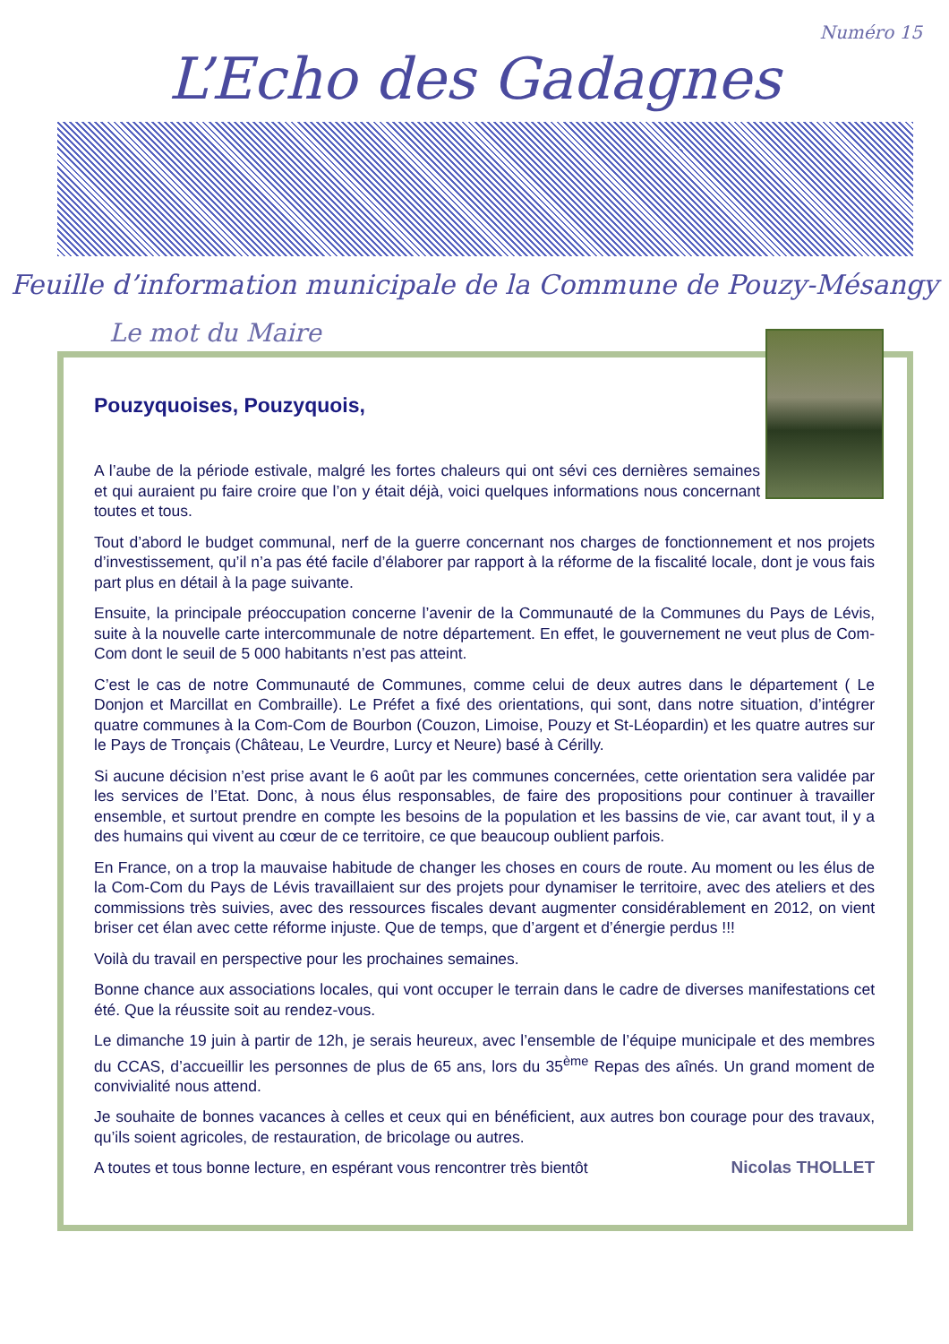Numéro 15
L’Echo des Gadagnes
Feuille d’information municipale de la Commune de Pouzy-Mésangy
Le mot du Maire
Pouzyquoises, Pouzyquois,
A l’aube de la période estivale, malgré les fortes chaleurs qui ont sévi ces dernières semaines et qui auraient pu faire croire que l’on y était déjà, voici quelques informations nous concernant toutes et tous.
Tout d’abord le budget communal, nerf de la guerre concernant nos charges de fonctionnement et nos projets d’investissement, qu’il n’a pas été facile d’élaborer par rapport à la réforme de la fiscalité locale, dont je vous fais part plus en détail à la page suivante.
Ensuite, la principale préoccupation concerne l’avenir de la Communauté de la Communes du Pays de Lévis, suite à la nouvelle carte intercommunale de notre département. En effet, le gouvernement ne veut plus de Com-Com dont le seuil de 5 000 habitants n’est pas atteint.
C’est le cas de notre Communauté de Communes, comme celui de deux autres dans le département ( Le Donjon et Marcillat en Combraille). Le Préfet a fixé des orientations, qui sont, dans notre situation, d’intégrer quatre communes à la Com-Com de Bourbon (Couzon, Limoise, Pouzy et St-Léopardin) et les quatre autres sur le Pays de Tronçais (Château, Le Veurdre, Lurcy et Neure) basé à Cérilly.
Si aucune décision n’est prise avant le 6 août par les communes concernées, cette orientation sera validée par les services de l’Etat. Donc, à nous élus responsables, de faire des propositions pour continuer à travailler ensemble, et surtout prendre en compte les besoins de la population et les bassins de vie, car avant tout, il y a des humains qui vivent au cœur de ce territoire, ce que beaucoup oublient parfois.
En France, on a trop la mauvaise habitude de changer les choses en cours de route. Au moment ou les élus de la Com-Com du Pays de Lévis travaillaient sur des projets pour dynamiser le territoire, avec des ateliers et des commissions très suivies, avec des ressources fiscales devant augmenter considérablement en 2012, on vient briser cet élan avec cette réforme injuste. Que de temps, que d’argent et d’énergie perdus !!!
Voilà du travail en perspective pour les prochaines semaines.
Bonne chance aux associations locales, qui vont occuper le terrain dans le cadre de diverses manifestations cet été. Que la réussite soit au rendez-vous.
Le dimanche 19 juin à partir de 12h, je serais heureux, avec l’ensemble de l’équipe municipale et des membres du CCAS, d’accueillir les personnes de plus de 65 ans, lors du 35<sup>ème</sup> Repas des aînés. Un grand moment de convivialité nous attend.
Je souhaite de bonnes vacances à celles et ceux qui en bénéficient, aux autres bon courage pour des travaux, qu’ils soient agricoles, de restauration, de bricolage ou autres.
A toutes et tous bonne lecture, en espérant vous rencontrer très bientôt Nicolas THOLLET